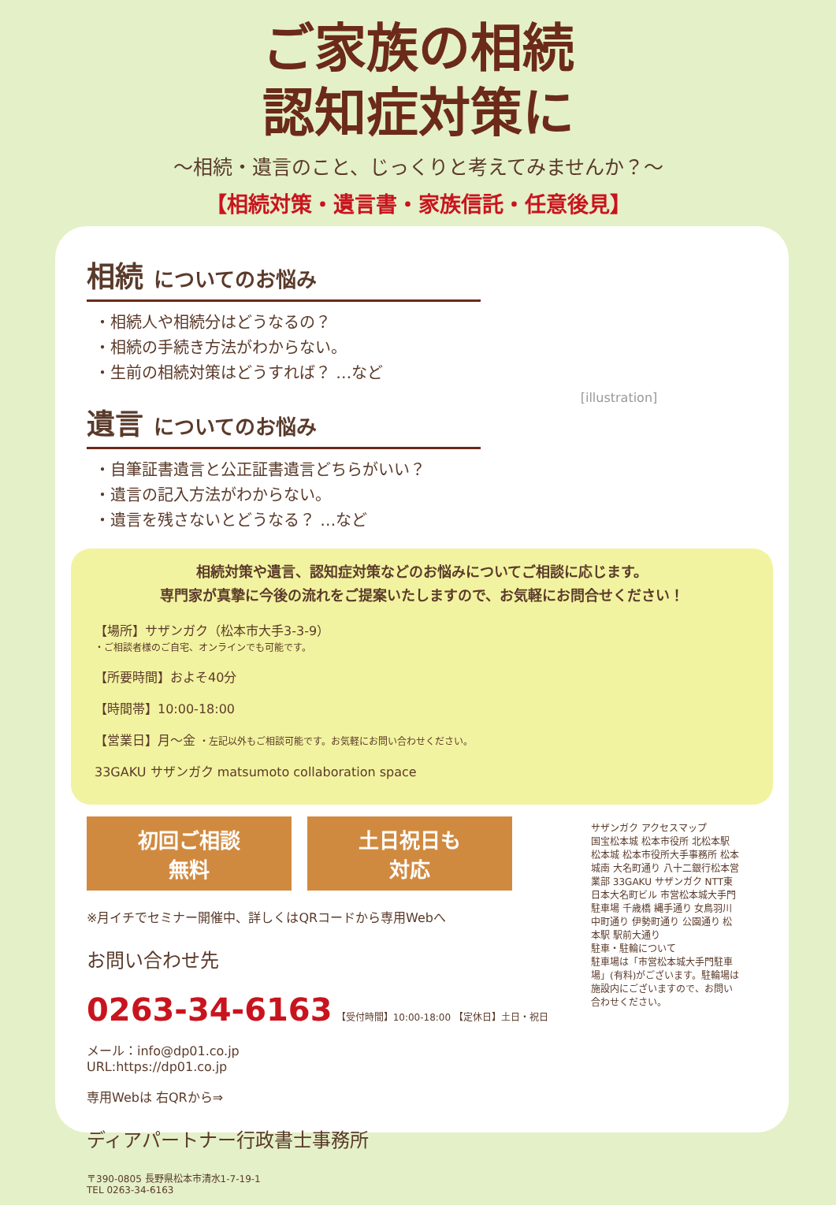ご家族の相続
認知症対策に
～相続・遺言のこと、じっくりと考えてみませんか？～
【相続対策・遺言書・家族信託・任意後見】
相続 についてのお悩み
・相続人や相続分はどうなるの？
・相続の手続き方法がわからない。
・生前の相続対策はどうすれば？ …など
遺言 についてのお悩み
・自筆証書遺言と公正証書遺言どちらがいい？
・遺言の記入方法がわからない。
・遺言を残さないとどうなる？ …など
[illustration]
相続対策や遺言、認知症対策などのお悩みについてご相談に応じます。
専門家が真摯に今後の流れをご提案いたしますので、お気軽にお問合せください！
【場所】サザンガク（松本市大手3-3-9）
・ご相談者様のご自宅、オンラインでも可能です。
【所要時間】およそ40分
【時間帯】10:00-18:00
【営業日】月～金 ・左記以外もご相談可能です。お気軽にお問い合わせください。
33GAKU サザンガク matsumoto collaboration space
初回ご相談
無料 土日祝日も
対応
※月イチでセミナー開催中、詳しくはQRコードから専用Webへ
お問い合わせ先
0263-34-6163 【受付時間】10:00-18:00 【定休日】土日・祝日
メール：info@dp01.co.jp
URL:https://dp01.co.jp
専用Webは 右QRから⇒
ディアパートナー行政書士事務所
〒390-0805 長野県松本市清水1-7-19-1
TEL 0263-34-6163
サザンガク アクセスマップ
国宝松本城 松本市役所 北松本駅 松本城 松本市役所大手事務所 松本城南 大名町通り 八十二銀行松本営業部 33GAKU サザンガク NTT東日本大名町ビル 市営松本城大手門駐車場 千歳橋 縄手通り 女鳥羽川 中町通り 伊勢町通り 公園通り 松本駅 駅前大通り
駐車・駐輪について
駐車場は「市営松本城大手門駐車場」(有料)がございます。駐輪場は施設内にございますので、お問い合わせください。